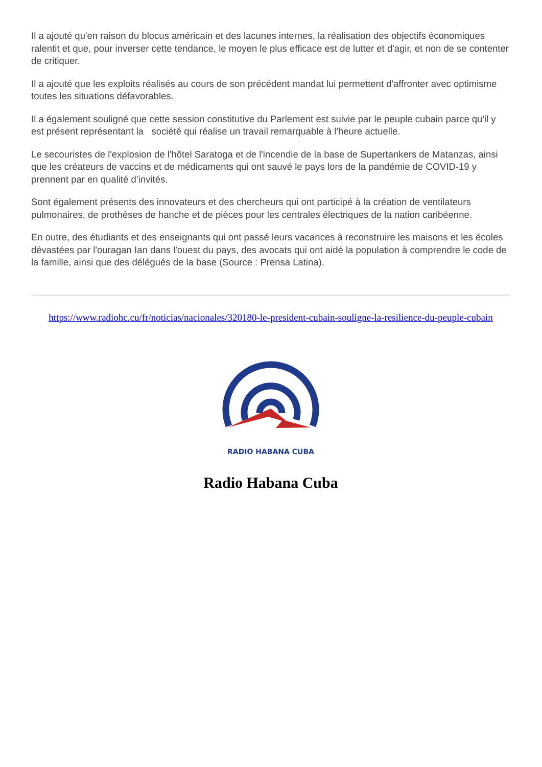Il a ajouté qu'en raison du blocus américain et des lacunes internes, la réalisation des objectifs économiques ralentit et que, pour inverser cette tendance, le moyen le plus efficace est de lutter et d'agir, et non de se contenter de critiquer.
Il a ajouté que les exploits réalisés au cours de son précédent mandat lui permettent d'affronter avec optimisme toutes les situations défavorables.
Il a également souligné que cette session constitutive du Parlement est suivie par le peuple cubain parce qu'il y est présent représentant la société qui réalise un travail remarquable à l'heure actuelle.
Le secouristes de l'explosion de l'hôtel Saratoga et de l'incendie de la base de Supertankers de Matanzas, ainsi que les créateurs de vaccins et de médicaments qui ont sauvé le pays lors de la pandémie de COVID-19 y prennent par en qualité d’invités.
Sont également présents des innovateurs et des chercheurs qui ont participé à la création de ventilateurs pulmonaires, de prothèses de hanche et de pièces pour les centrales électriques de la nation caribéenne.
En outre, des étudiants et des enseignants qui ont passé leurs vacances à reconstruire les maisons et les écoles dévastées par l'ouragan Ian dans l'ouest du pays, des avocats qui ont aidé la population à comprendre le code de la famille, ainsi que des délégués de la base (Source : Prensa Latina).
https://www.radiohc.cu/fr/noticias/nacionales/320180-le-president-cubain-souligne-la-resilience-du-peuple-cubain
RADIO HABANA CUBA
Radio Habana Cuba